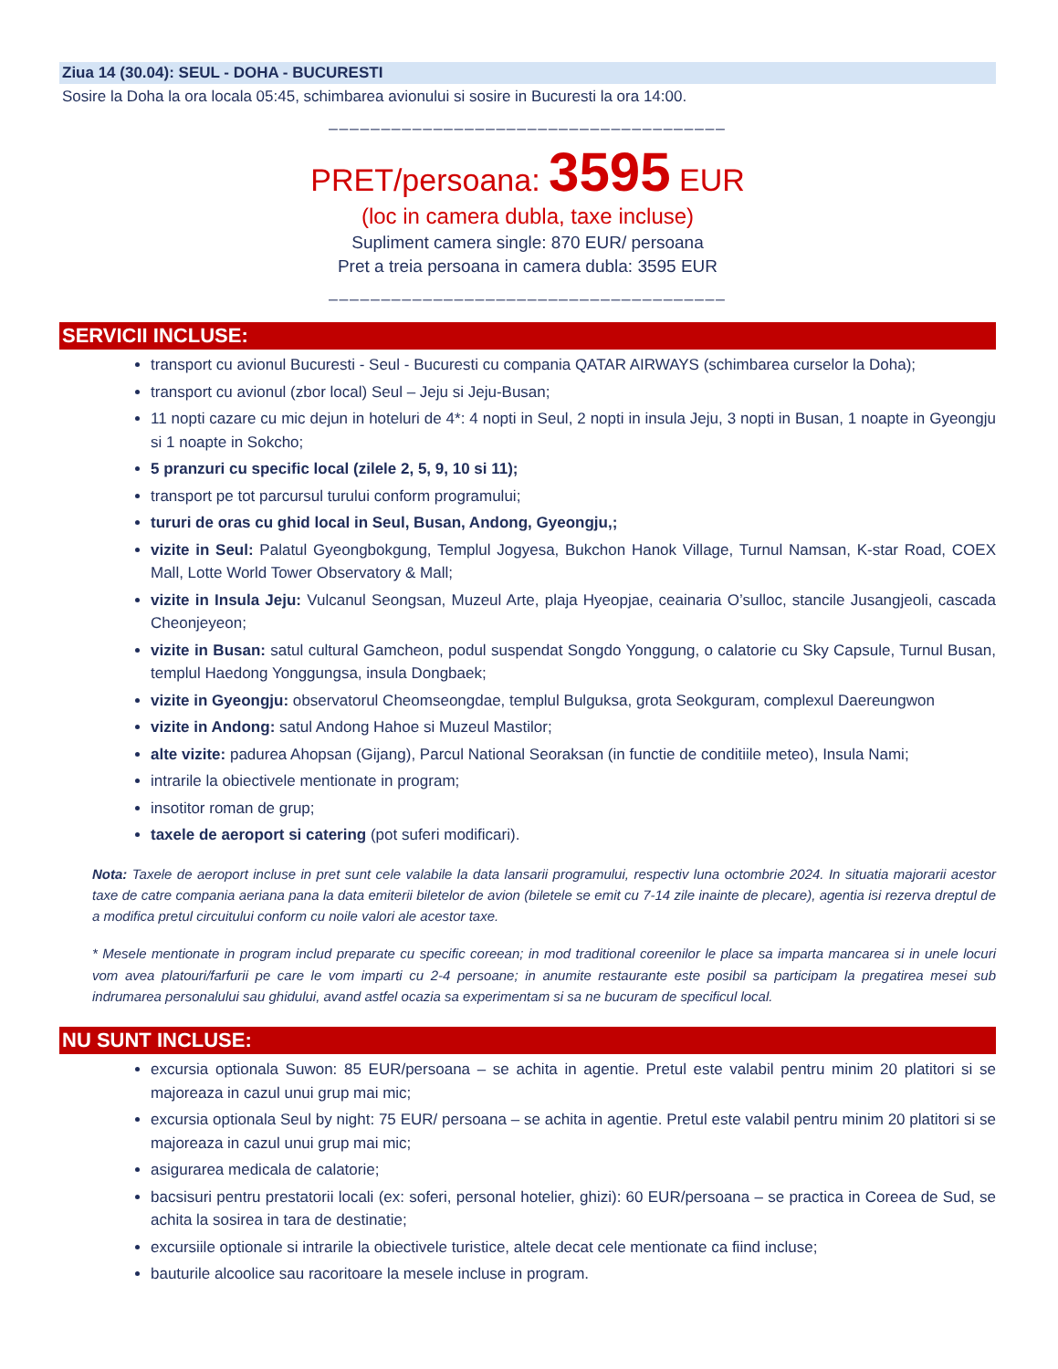Ziua 14 (30.04): SEUL - DOHA - BUCURESTI
Sosire la Doha la ora locala 05:45, schimbarea avionului si sosire in Bucuresti la ora 14:00.
______________________________________
PRET/persoana: 3595 EUR
(loc in camera dubla, taxe incluse)
Supliment camera single: 870 EUR/ persoana
Pret a treia persoana in camera dubla: 3595 EUR
______________________________________
SERVICII INCLUSE:
transport cu avionul Bucuresti - Seul - Bucuresti cu compania QATAR AIRWAYS (schimbarea curselor la Doha);
transport cu avionul (zbor local) Seul – Jeju si Jeju-Busan;
11 nopti cazare cu mic dejun in hoteluri de 4*: 4 nopti in Seul, 2 nopti in insula Jeju, 3 nopti in Busan, 1 noapte in Gyeongju si 1 noapte in Sokcho;
5 pranzuri cu specific local (zilele 2, 5, 9, 10 si 11);
transport pe tot parcursul turului conform programului;
tururi de oras cu ghid local in Seul, Busan, Andong, Gyeongju,;
vizite in Seul: Palatul Gyeongbokgung, Templul Jogyesa, Bukchon Hanok Village, Turnul Namsan, K-star Road, COEX Mall, Lotte World Tower Observatory & Mall;
vizite in Insula Jeju: Vulcanul Seongsan, Muzeul Arte, plaja Hyeopjae, ceainaria O’sulloc, stancile Jusangjeoli, cascada Cheonjeyeon;
vizite in Busan: satul cultural Gamcheon, podul suspendat Songdo Yonggung, o calatorie cu Sky Capsule, Turnul Busan, templul Haedong Yonggungsa, insula Dongbaek;
vizite in Gyeongju: observatorul Cheomseongdae, templul Bulguksa, grota Seokguram, complexul Daereungwon
vizite in Andong: satul Andong Hahoe si Muzeul Mastilor;
alte vizite: padurea Ahopsan (Gijang), Parcul National Seoraksan (in functie de conditiile meteo), Insula Nami;
intrarile la obiectivele mentionate in program;
insotitor roman de grup;
taxele de aeroport si catering (pot suferi modificari).
Nota: Taxele de aeroport incluse in pret sunt cele valabile la data lansarii programului, respectiv luna octombrie 2024. In situatia majorarii acestor taxe de catre compania aeriana pana la data emiterii biletelor de avion (biletele se emit cu 7-14 zile inainte de plecare), agentia isi rezerva dreptul de a modifica pretul circuitului conform cu noile valori ale acestor taxe.
* Mesele mentionate in program includ preparate cu specific coreean; in mod traditional coreenilor le place sa imparta mancarea si in unele locuri vom avea platouri/farfurii pe care le vom imparti cu 2-4 persoane; in anumite restaurante este posibil sa participam la pregatirea mesei sub indrumarea personalului sau ghidului, avand astfel ocazia sa experimentam si sa ne bucuram de specificul local.
NU SUNT INCLUSE:
excursia optionala Suwon: 85 EUR/persoana – se achita in agentie. Pretul este valabil pentru minim 20 platitori si se majoreaza in cazul unui grup mai mic;
excursia optionala Seul by night: 75 EUR/ persoana – se achita in agentie. Pretul este valabil pentru minim 20 platitori si se majoreaza in cazul unui grup mai mic;
asigurarea medicala de calatorie;
bacsisuri pentru prestatorii locali (ex: soferi, personal hotelier, ghizi): 60 EUR/persoana – se practica in Coreea de Sud, se achita la sosirea in tara de destinatie;
excursiile optionale si intrarile la obiectivele turistice, altele decat cele mentionate ca fiind incluse;
bauturile alcoolice sau racoritoare la mesele incluse in program.